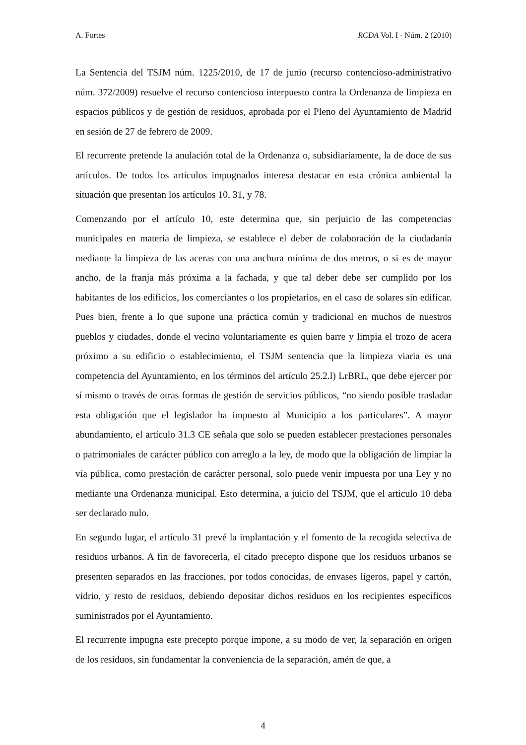A. Fortes RCDA Vol. I - Núm. 2 (2010)
La Sentencia del TSJM núm. 1225/2010, de 17 de junio (recurso contencioso-administrativo núm. 372/2009) resuelve el recurso contencioso interpuesto contra la Ordenanza de limpieza en espacios públicos y de gestión de residuos, aprobada por el Pleno del Ayuntamiento de Madrid en sesión de 27 de febrero de 2009.
El recurrente pretende la anulación total de la Ordenanza o, subsidiariamente, la de doce de sus artículos. De todos los artículos impugnados interesa destacar en esta crónica ambiental la situación que presentan los artículos 10, 31, y 78.
Comenzando por el artículo 10, este determina que, sin perjuicio de las competencias municipales en materia de limpieza, se establece el deber de colaboración de la ciudadanía mediante la limpieza de las aceras con una anchura mínima de dos metros, o si es de mayor ancho, de la franja más próxima a la fachada, y que tal deber debe ser cumplido por los habitantes de los edificios, los comerciantes o los propietarios, en el caso de solares sin edificar. Pues bien, frente a lo que supone una práctica común y tradicional en muchos de nuestros pueblos y ciudades, donde el vecino voluntariamente es quien barre y limpia el trozo de acera próximo a su edificio o establecimiento, el TSJM sentencia que la limpieza viaria es una competencia del Ayuntamiento, en los términos del artículo 25.2.l) LrBRL, que debe ejercer por sí mismo o través de otras formas de gestión de servicios públicos, “no siendo posible trasladar esta obligación que el legislador ha impuesto al Municipio a los particulares”. A mayor abundamiento, el artículo 31.3 CE señala que solo se pueden establecer prestaciones personales o patrimoniales de carácter público con arreglo a la ley, de modo que la obligación de limpiar la vía pública, como prestación de carácter personal, solo puede venir impuesta por una Ley y no mediante una Ordenanza municipal. Esto determina, a juicio del TSJM, que el artículo 10 deba ser declarado nulo.
En segundo lugar, el artículo 31 prevé la implantación y el fomento de la recogida selectiva de residuos urbanos. A fin de favorecerla, el citado precepto dispone que los residuos urbanos se presenten separados en las fracciones, por todos conocidas, de envases ligeros, papel y cartón, vidrio, y resto de residuos, debiendo depositar dichos residuos en los recipientes específicos suministrados por el Ayuntamiento.
El recurrente impugna este precepto porque impone, a su modo de ver, la separación en origen de los residuos, sin fundamentar la conveniencia de la separación, amén de que, a
4